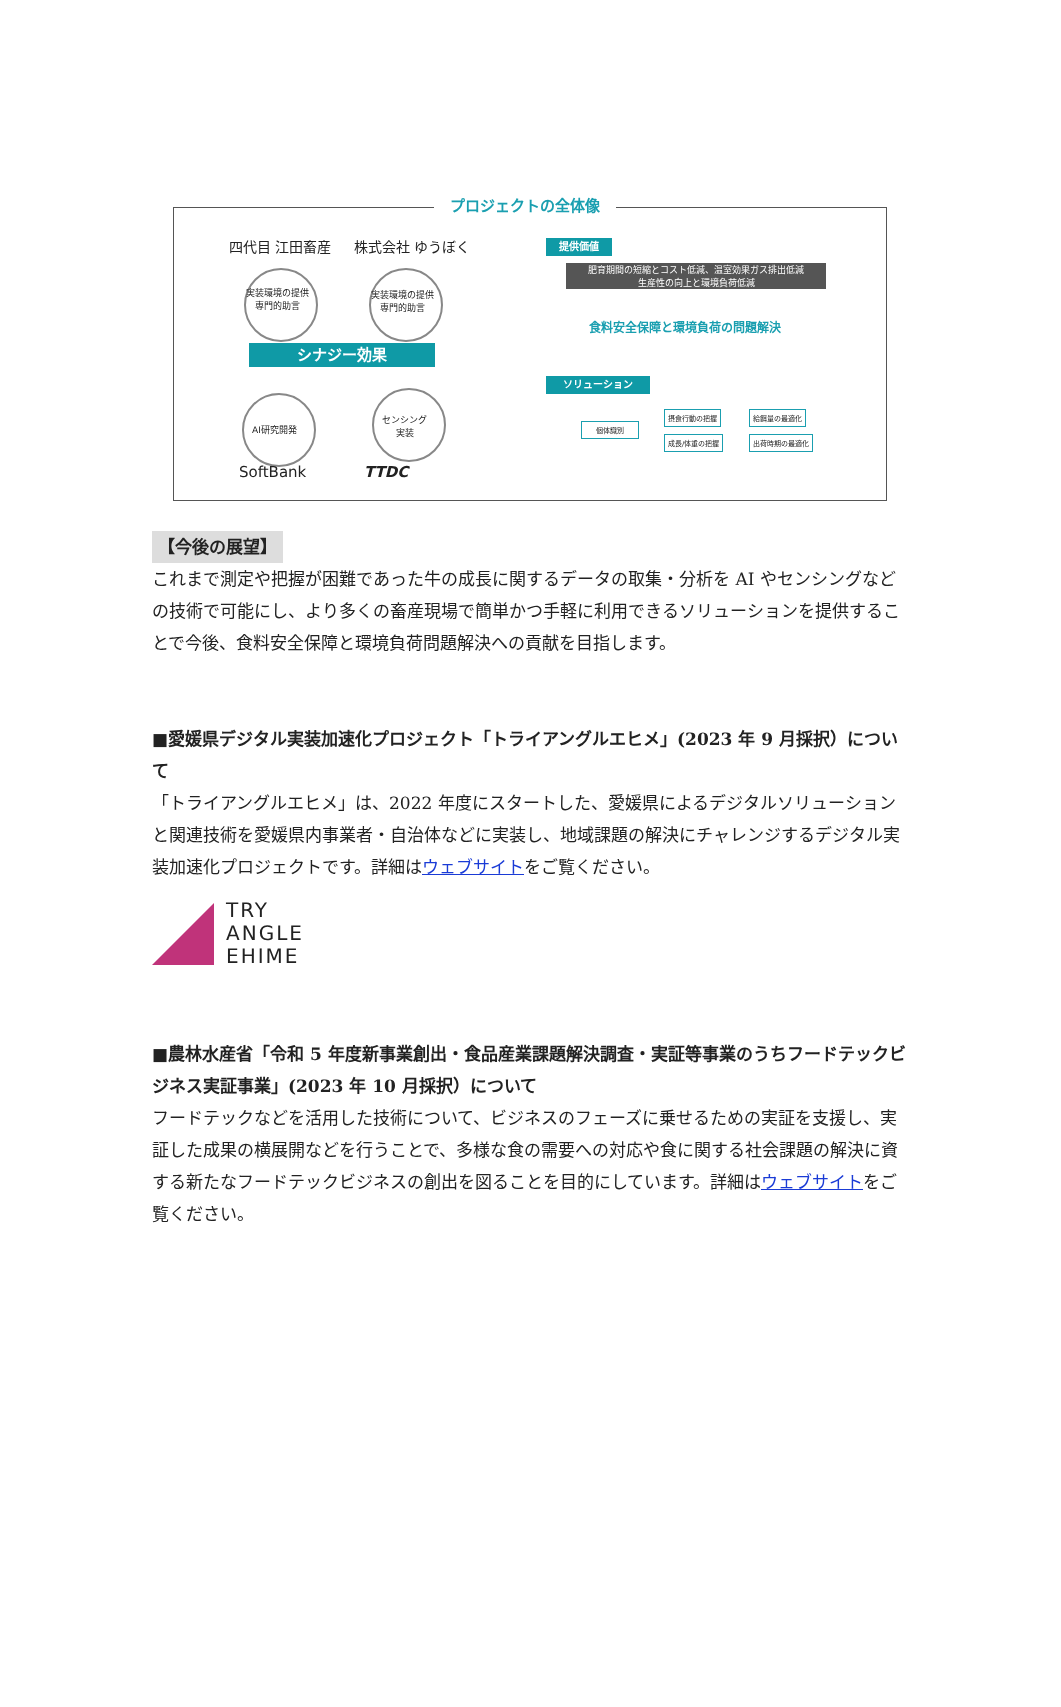プロジェクトの全体像
四代目 江田畜産 株式会社 ゆうぼく
実装環境の提供
専門的助言
実装環境の提供
専門的助言
シナジー効果
AI研究開発
センシング
実装
SoftBank TTDC
提供価値
肥育期間の短縮とコスト低減、温室効果ガス排出低減
生産性の向上と環境負荷低減
食料安全保障と環境負荷の問題解決
ソリューション
個体識別
摂食行動の把握
成長/体重の把握
給餌量の最適化
出荷時期の最適化
【今後の展望】
これまで測定や把握が困難であった牛の成長に関するデータの取集・分析を AI やセンシングなどの技術で可能にし、より多くの畜産現場で簡単かつ手軽に利用できるソリューションを提供することで今後、食料安全保障と環境負荷問題解決への貢献を目指します。
■愛媛県デジタル実装加速化プロジェクト「トライアングルエヒメ」(2023 年 9 月採択）について
「トライアングルエヒメ」は、2022 年度にスタートした、愛媛県によるデジタルソリューションと関連技術を愛媛県内事業者・自治体などに実装し、地域課題の解決にチャレンジするデジタル実装加速化プロジェクトです。詳細はウェブサイトをご覧ください。
TRY
ANGLE
EHIME
■農林水産省「令和 5 年度新事業創出・食品産業課題解決調査・実証等事業のうちフードテックビジネス実証事業」(2023 年 10 月採択）について
フードテックなどを活用した技術について、ビジネスのフェーズに乗せるための実証を支援し、実証した成果の横展開などを行うことで、多様な食の需要への対応や食に関する社会課題の解決に資する新たなフードテックビジネスの創出を図ることを目的にしています。詳細はウェブサイトをご覧ください。